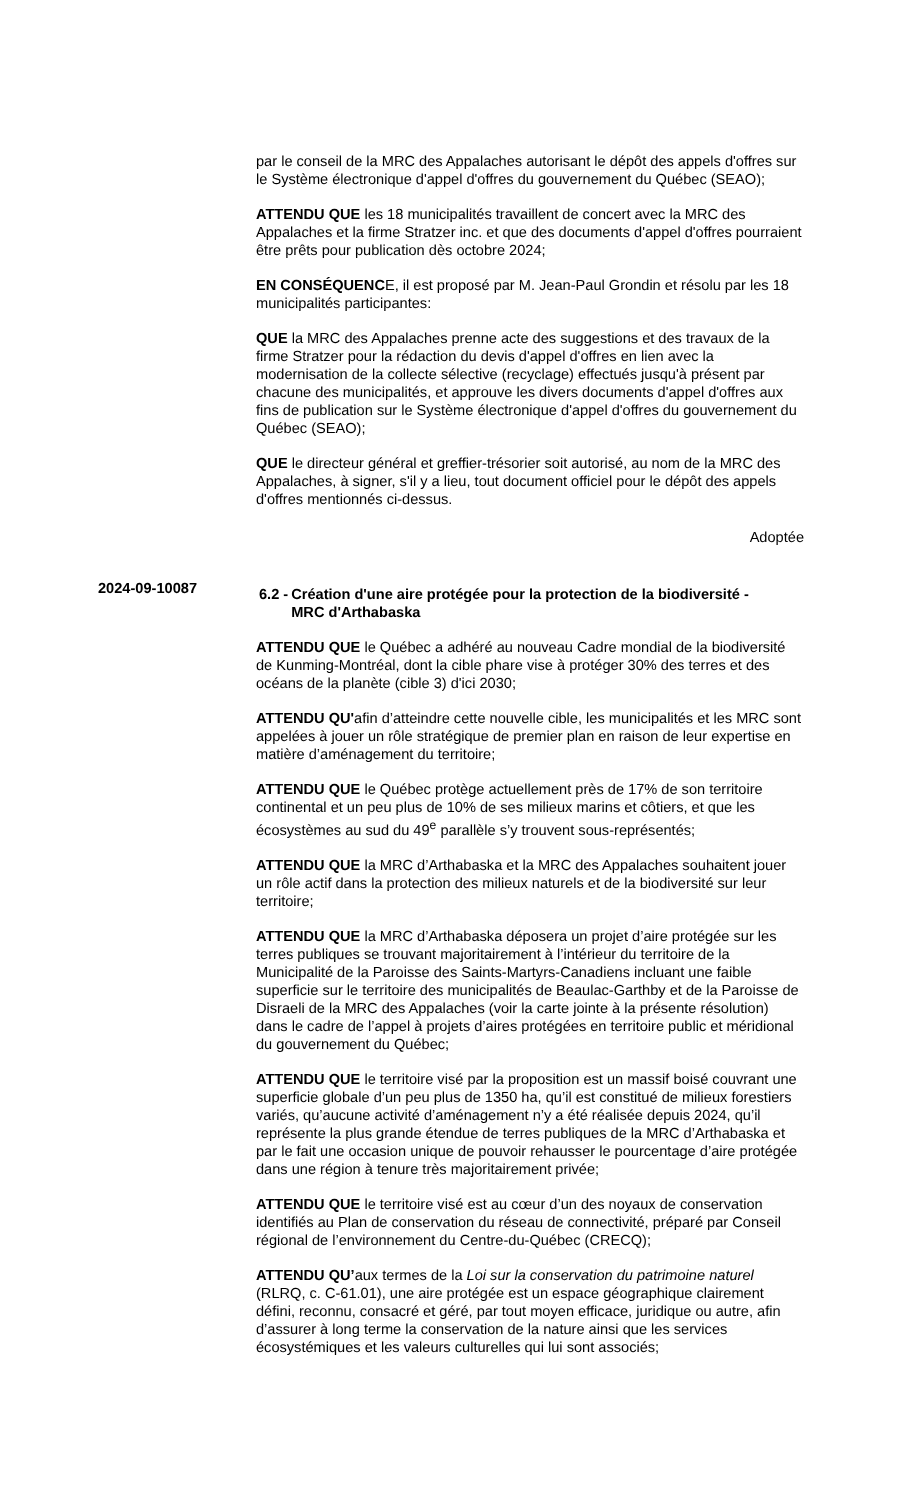par le conseil de la MRC des Appalaches autorisant le dépôt des appels d'offres sur le Système électronique d'appel d'offres du gouvernement du Québec (SEAO);
ATTENDU QUE les 18 municipalités travaillent de concert avec la MRC des Appalaches et la firme Stratzer inc. et que des documents d'appel d'offres pourraient être prêts pour publication dès octobre 2024;
EN CONSÉQUENCE, il est proposé par M. Jean-Paul Grondin et résolu par les 18 municipalités participantes:
QUE la MRC des Appalaches prenne acte des suggestions et des travaux de la firme Stratzer pour la rédaction du devis d'appel d'offres en lien avec la modernisation de la collecte sélective (recyclage) effectués jusqu'à présent par chacune des municipalités, et approuve les divers documents d'appel d'offres aux fins de publication sur le Système électronique d'appel d'offres du gouvernement du Québec (SEAO);
QUE le directeur général et greffier-trésorier soit autorisé, au nom de la MRC des Appalaches, à signer, s'il y a lieu, tout document officiel pour le dépôt des appels d'offres mentionnés ci-dessus.
Adoptée
2024-09-10087
6.2 - Création d'une aire protégée pour la protection de la biodiversité - MRC d'Arthabaska
ATTENDU QUE le Québec a adhéré au nouveau Cadre mondial de la biodiversité de Kunming-Montréal, dont la cible phare vise à protéger 30% des terres et des océans de la planète (cible 3) d'ici 2030;
ATTENDU QU'afin d’atteindre cette nouvelle cible, les municipalités et les MRC sont appelées à jouer un rôle stratégique de premier plan en raison de leur expertise en matière d’aménagement du territoire;
ATTENDU QUE le Québec protège actuellement près de 17% de son territoire continental et un peu plus de 10% de ses milieux marins et côtiers, et que les écosystèmes au sud du 49<sup>e</sup> parallèle s’y trouvent sous-représentés;
ATTENDU QUE la MRC d’Arthabaska et la MRC des Appalaches souhaitent jouer un rôle actif dans la protection des milieux naturels et de la biodiversité sur leur territoire;
ATTENDU QUE la MRC d’Arthabaska déposera un projet d’aire protégée sur les terres publiques se trouvant majoritairement à l’intérieur du territoire de la Municipalité de la Paroisse des Saints-Martyrs-Canadiens incluant une faible superficie sur le territoire des municipalités de Beaulac-Garthby et de la Paroisse de Disraeli de la MRC des Appalaches (voir la carte jointe à la présente résolution) dans le cadre de l’appel à projets d’aires protégées en territoire public et méridional du gouvernement du Québec;
ATTENDU QUE le territoire visé par la proposition est un massif boisé couvrant une superficie globale d’un peu plus de 1350 ha, qu’il est constitué de milieux forestiers variés, qu’aucune activité d’aménagement n’y a été réalisée depuis 2024, qu’il représente la plus grande étendue de terres publiques de la MRC d’Arthabaska et par le fait une occasion unique de pouvoir rehausser le pourcentage d’aire protégée dans une région à tenure très majoritairement privée;
ATTENDU QUE le territoire visé est au cœur d’un des noyaux de conservation identifiés au Plan de conservation du réseau de connectivité, préparé par Conseil régional de l’environnement du Centre-du-Québec (CRECQ);
ATTENDU QU’aux termes de la Loi sur la conservation du patrimoine naturel (RLRQ, c. C-61.01), une aire protégée est un espace géographique clairement défini, reconnu, consacré et géré, par tout moyen efficace, juridique ou autre, afin d’assurer à long terme la conservation de la nature ainsi que les services écosystémiques et les valeurs culturelles qui lui sont associés;